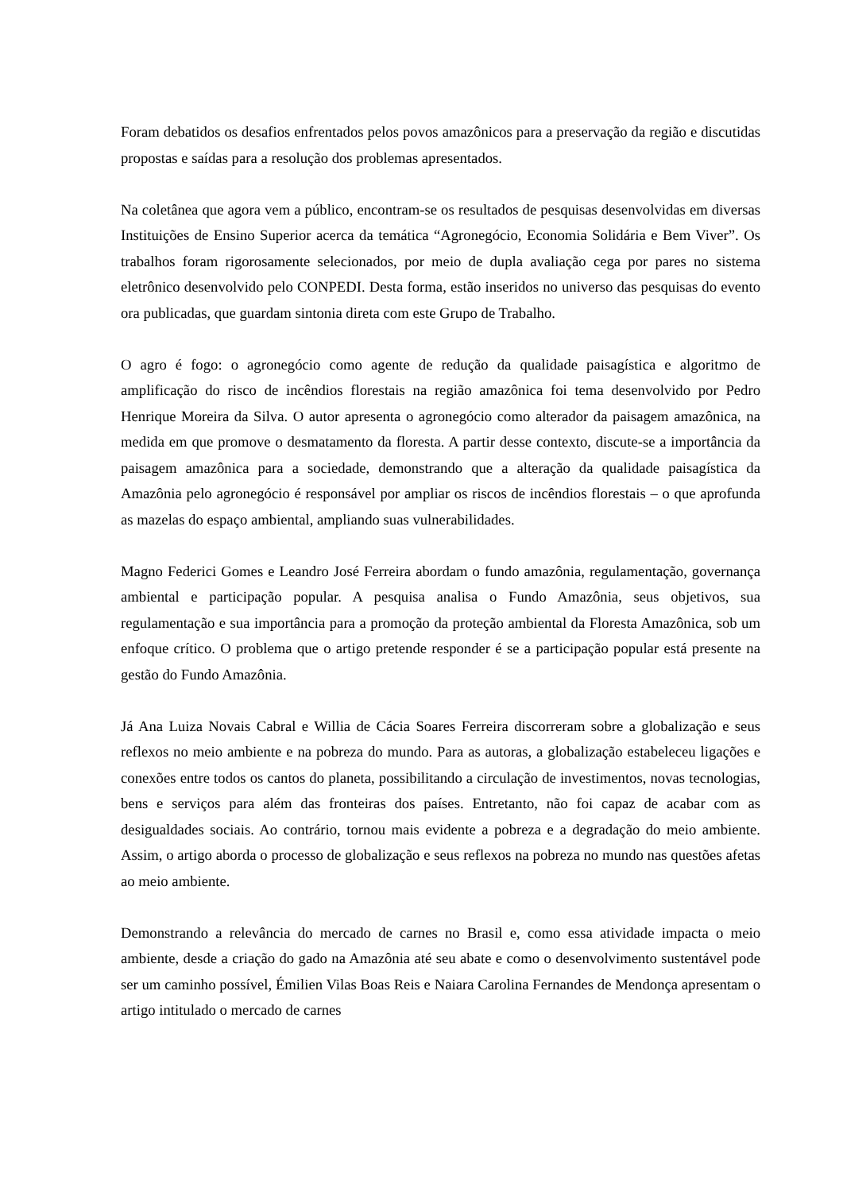Foram debatidos os desafios enfrentados pelos povos amazônicos para a preservação da região e discutidas propostas e saídas para a resolução dos problemas apresentados.
Na coletânea que agora vem a público, encontram-se os resultados de pesquisas desenvolvidas em diversas Instituições de Ensino Superior acerca da temática “Agronegócio, Economia Solidária e Bem Viver”. Os trabalhos foram rigorosamente selecionados, por meio de dupla avaliação cega por pares no sistema eletrônico desenvolvido pelo CONPEDI. Desta forma, estão inseridos no universo das pesquisas do evento ora publicadas, que guardam sintonia direta com este Grupo de Trabalho.
O agro é fogo: o agronegócio como agente de redução da qualidade paisagística e algoritmo de amplificação do risco de incêndios florestais na região amazônica foi tema desenvolvido por Pedro Henrique Moreira da Silva. O autor apresenta o agronegócio como alterador da paisagem amazônica, na medida em que promove o desmatamento da floresta. A partir desse contexto, discute-se a importância da paisagem amazônica para a sociedade, demonstrando que a alteração da qualidade paisagística da Amazônia pelo agronegócio é responsável por ampliar os riscos de incêndios florestais – o que aprofunda as mazelas do espaço ambiental, ampliando suas vulnerabilidades.
Magno Federici Gomes e Leandro José Ferreira abordam o fundo amazônia, regulamentação, governança ambiental e participação popular. A pesquisa analisa o Fundo Amazônia, seus objetivos, sua regulamentação e sua importância para a promoção da proteção ambiental da Floresta Amazônica, sob um enfoque crítico. O problema que o artigo pretende responder é se a participação popular está presente na gestão do Fundo Amazônia.
Já Ana Luiza Novais Cabral e Willia de Cácia Soares Ferreira discorreram sobre a globalização e seus reflexos no meio ambiente e na pobreza do mundo. Para as autoras, a globalização estabeleceu ligações e conexões entre todos os cantos do planeta, possibilitando a circulação de investimentos, novas tecnologias, bens e serviços para além das fronteiras dos países. Entretanto, não foi capaz de acabar com as desigualdades sociais. Ao contrário, tornou mais evidente a pobreza e a degradação do meio ambiente. Assim, o artigo aborda o processo de globalização e seus reflexos na pobreza no mundo nas questões afetas ao meio ambiente.
Demonstrando a relevância do mercado de carnes no Brasil e, como essa atividade impacta o meio ambiente, desde a criação do gado na Amazônia até seu abate e como o desenvolvimento sustentável pode ser um caminho possível, Émilien Vilas Boas Reis e Naiara Carolina Fernandes de Mendonça apresentam o artigo intitulado o mercado de carnes